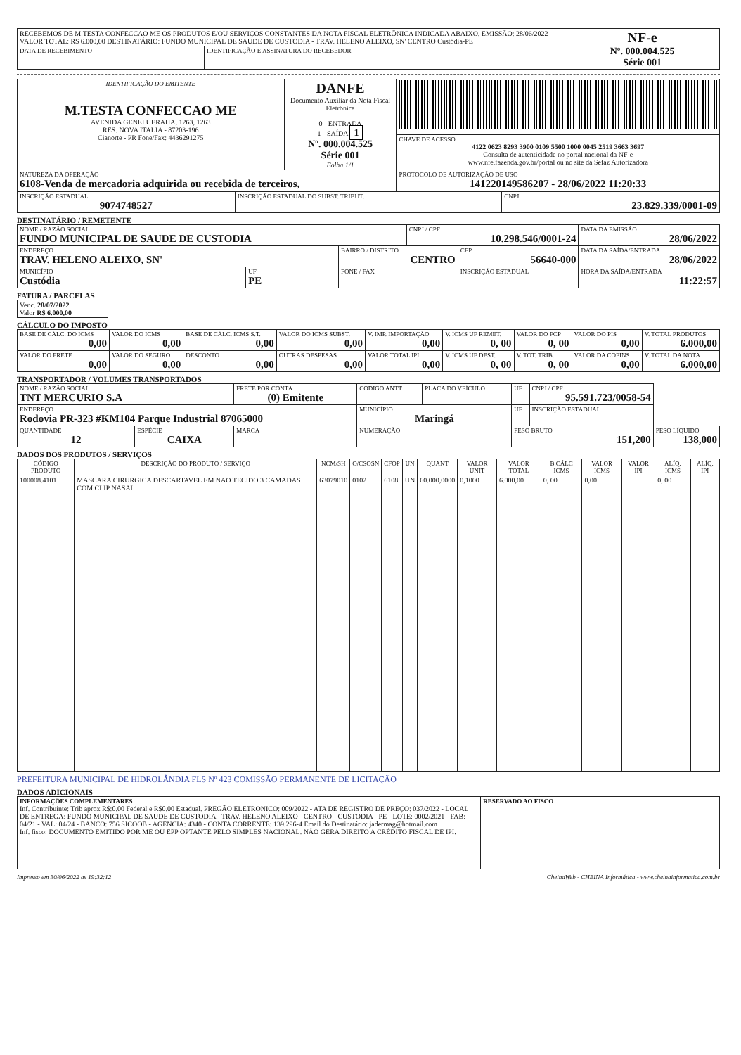| RECEBEMOS DE M.TESTA CONFECCAO ME OS PRODUTOS E/OU SERVIÇOS CONSTANTES DA NOTA FISCAL ELETRÔNICA INDICADA ABAIXO. EMISSÃO: 28/06/2022 VALOR TOTAL: R$ 6.000,00 DESTINATÁRIO: FUNDO MUNICIPAL DE SAUDE DE CUSTODIA - TRAV. HELENO ALEIXO, SN' CENTRO Custódia-PE | | NF-e Nº. 000.004.525 Série 001 |
| DATA DE RECEBIMENTO | IDENTIFICAÇÃO E ASSINATURA DO RECEBEDOR | |
| IDENTIFICAÇÃO DO EMITENTE M.TESTA CONFECCAO ME AVENIDA GENEI UERAHA, 1263, 1263 RES. NOVA ITALIA - 87203-196 Cianorte - PR Fone/Fax: 4436291275 | DANFE Documento Auxiliar da Nota Fiscal Eletrônica 0 - ENTRADA 1 - SAÍDA 1 Nº. 000.004.525 Série 001 Folha 1/1 | |
| | | CHAVE DE ACESSO 4122 0623 8293 3900 0109 5500 1000 0045 2519 3663 3697 Consulta de autenticidade no portal nacional da NF-e www.nfe.fazenda.gov.br/portal ou no site da Sefaz Autorizadora |
| NATUREZA DA OPERAÇÃO 6108-Venda de mercadoria adquirida ou recebida de terceiros, | | PROTOCOLO DE AUTORIZAÇÃO DE USO 141220149586207 - 28/06/2022 11:20:33 |
| INSCRIÇÃO ESTADUAL 9074748527 | INSCRIÇÃO ESTADUAL DO SUBST. TRIBUT. | CNPJ 23.829.339/0001-09 |
DESTINATÁRIO / REMETENTE
| NOME / RAZÃO SOCIAL FUNDO MUNICIPAL DE SAUDE DE CUSTODIA | | | CNPJ / CPF 10.298.546/0001-24 | | DATA DA EMISSÃO 28/06/2022 |
| ENDEREÇO TRAV. HELENO ALEIXO, SN' | | BAIRRO / DISTRITO CENTRO | | CEP 56640-000 | DATA DA SAÍDA/ENTRADA 28/06/2022 |
| MUNICÍPIO Custódia | UF PE | FONE / FAX | | INSCRIÇÃO ESTADUAL | HORA DA SAÍDA/ENTRADA 11:22:57 |
FATURA / PARCELAS
| Venc. 28/07/2022 Valor R$ 6.000,00 |
CÁLCULO DO IMPOSTO
| BASE DE CÁLC. DO ICMS 0,00 | VALOR DO ICMS 0,00 | BASE DE CÁLC. ICMS S.T. 0,00 | VALOR DO ICMS SUBST. 0,00 | V. IMP. IMPORTAÇÃO 0,00 | V. ICMS UF REMET. 0, 00 | VALOR DO FCP 0, 00 | VALOR DO PIS 0,00 | V. TOTAL PRODUTOS 6.000,00 |
| VALOR DO FRETE 0,00 | VALOR DO SEGURO 0,00 | DESCONTO 0,00 | OUTRAS DESPESAS 0,00 | VALOR TOTAL IPI 0,00 | V. ICMS UF DEST. 0, 00 | V. TOT. TRIB. 0, 00 | VALOR DA COFINS 0,00 | V. TOTAL DA NOTA 6.000,00 |
TRANSPORTADOR / VOLUMES TRANSPORTADOS
| NOME / RAZÃO SOCIAL TNT MERCURIO S.A | | FRETE POR CONTA (0) Emitente | CÓDIGO ANTT | PLACA DO VEÍCULO | UF | CNPJ / CPF 95.591.723/0058-54 | |
| ENDEREÇO Rodovia PR-323 #KM104 Parque Industrial 87065000 | | | MUNICÍPIO Maringá | | UF | INSCRIÇÃO ESTADUAL | |
| QUANTIDADE 12 | ESPÉCIE CAIXA | MARCA | NUMERAÇÃO | | PESO BRUTO 151,200 | | PESO LÍQUIDO 138,000 |
DADOS DOS PRODUTOS / SERVIÇOS
| CÓDIGO PRODUTO | DESCRIÇÃO DO PRODUTO / SERVIÇO | NCM/SH | O/CSOSN | CFOP | UN | QUANT | VALOR UNIT | VALOR TOTAL | B.CÁLC ICMS | VALOR ICMS | VALOR IPI | ALÍQ. ICMS | ALÍQ. IPI |
| --- | --- | --- | --- | --- | --- | --- | --- | --- | --- | --- | --- | --- | --- |
| 100008.4101 | MASCARA CIRURGICA DESCARTAVEL EM NAO TECIDO 3 CAMADAS COM CLIP NASAL | 63079010 | 0102 | 6108 | UN | 60.000,0000 | 0,1000 | 6.000,00 | 0, 00 | 0,00 | | 0, 00 | |
PREFEITURA MUNICIPAL DE HIDROLÂNDIA FLS Nº 423 COMISSÃO PERMANENTE DE LICITAÇÃO
DADOS ADICIONAIS
| INFORMAÇÕES COMPLEMENTARES Inf. Contribuinte: Trib aprox R$:0.00 Federal e R$0.00 Estadual. PREGÃO ELETRONICO: 009/2022 - ATA DE REGISTRO DE PREÇO: 037/2022 - LOCAL DE ENTREGA: FUNDO MUNICIPAL DE SAUDE DE CUSTODIA - TRAV. HELENO ALEIXO - CENTRO - CUSTODIA - PE - LOTE: 0002/2021 - FAB: 04/21 - VAL: 04/24 - BANCO: 756 SICOOB - AGENCIA: 4340 - CONTA CORRENTE: 139.296-4 Email do Destinatário: jadermag@hotmail.com Inf. fisco: DOCUMENTO EMITIDO POR ME OU EPP OPTANTE PELO SIMPLES NACIONAL. NÃO GERA DIREITO A CRÉDITO FISCAL DE IPI. | RESERVADO AO FISCO |
Impresso em 30/06/2022 as 19:32:12 CheinaWeb - CHEINA Informática - www.cheinainformatica.com.br